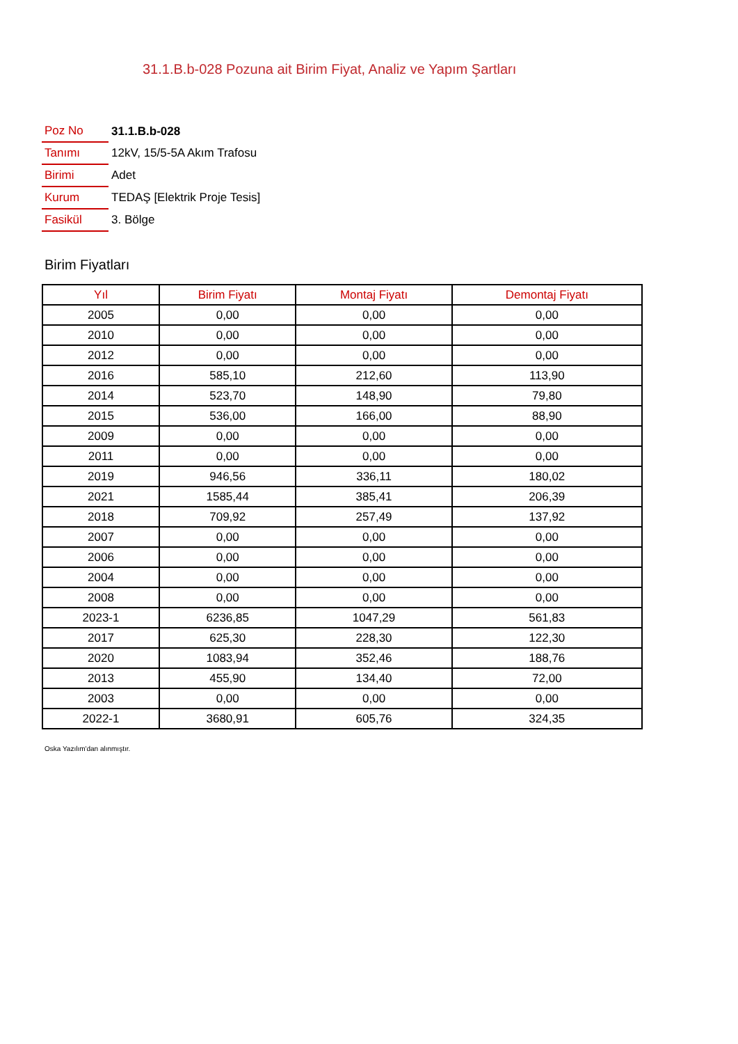31.1.B.b-028 Pozuna ait Birim Fiyat, Analiz ve Yapım Şartları
| Poz No | 31.1.B.b-028 |
| Tanımı | 12kV, 15/5-5A Akım Trafosu |
| Birimi | Adet |
| Kurum | TEDAŞ [Elektrik Proje Tesis] |
| Fasikül | 3. Bölge |
Birim Fiyatları
| Yıl | Birim Fiyatı | Montaj Fiyatı | Demontaj Fiyatı |
| --- | --- | --- | --- |
| 2005 | 0,00 | 0,00 | 0,00 |
| 2010 | 0,00 | 0,00 | 0,00 |
| 2012 | 0,00 | 0,00 | 0,00 |
| 2016 | 585,10 | 212,60 | 113,90 |
| 2014 | 523,70 | 148,90 | 79,80 |
| 2015 | 536,00 | 166,00 | 88,90 |
| 2009 | 0,00 | 0,00 | 0,00 |
| 2011 | 0,00 | 0,00 | 0,00 |
| 2019 | 946,56 | 336,11 | 180,02 |
| 2021 | 1585,44 | 385,41 | 206,39 |
| 2018 | 709,92 | 257,49 | 137,92 |
| 2007 | 0,00 | 0,00 | 0,00 |
| 2006 | 0,00 | 0,00 | 0,00 |
| 2004 | 0,00 | 0,00 | 0,00 |
| 2008 | 0,00 | 0,00 | 0,00 |
| 2023-1 | 6236,85 | 1047,29 | 561,83 |
| 2017 | 625,30 | 228,30 | 122,30 |
| 2020 | 1083,94 | 352,46 | 188,76 |
| 2013 | 455,90 | 134,40 | 72,00 |
| 2003 | 0,00 | 0,00 | 0,00 |
| 2022-1 | 3680,91 | 605,76 | 324,35 |
Oska Yazılım'dan alınmıştır.